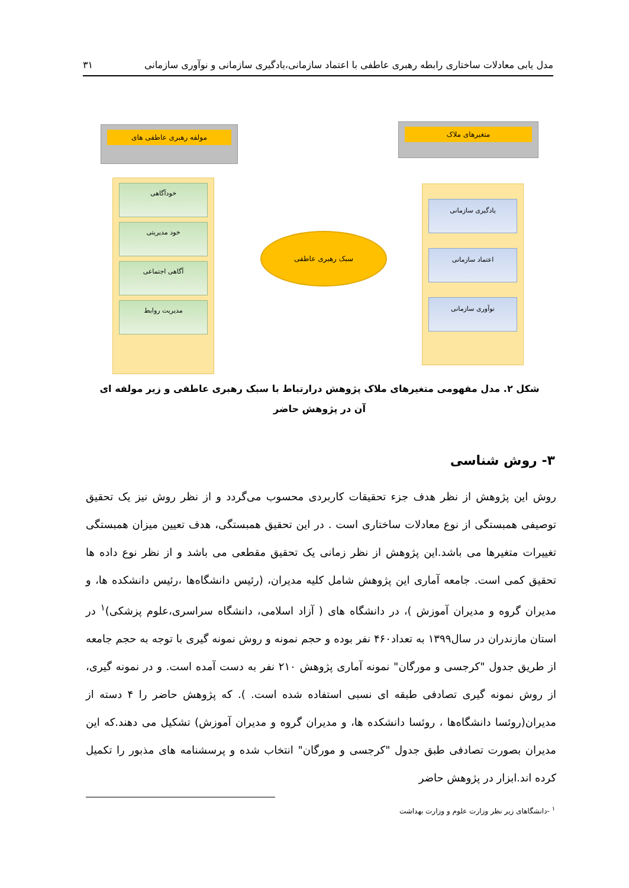مدل یابی معادلات ساختاری رابطه رهبری عاطفی با اعتماد سازمانی،یادگیری سازمانی و نوآوری سازمانی ۳۱
متغیرهای ملاک
یادگیری سازمانی
اعتماد سازمانی
نوآوری سازمانی
سبک رهبری عاطفی
مولفه رهبری عاطفی های
خودآگاهی
خود مدیریتی
آگاهی اجتماعی
مدیریت روابط
شکل ۲. مدل مفهومی متغیرهای ملاک پژوهش درارتباط با سبک رهبری عاطفی و زیر مولفه ای آن در پژوهش حاضر
۳- روش شناسی
روش این پژوهش از نظر هدف جزء تحقیقات کاربردی محسوب می‌گردد و از نظر روش نیز یک تحقیق توصیفی همبستگی از نوع معادلات ساختاری است . در این تحقیق همبستگی، هدف تعیین میزان همبستگی تغییرات متغیرها می باشد.این پژوهش از نظر زمانی یک تحقیق مقطعی می باشد و از نظر نوع داده ها تحقیق کمی است. جامعه آماری این پژوهش شامل کلیه مدیران، (رئیس دانشگاه‌ها ،رئیس دانشکده ها، و مدیران گروه و مدیران آموزش )، در دانشگاه های ( آزاد اسلامی، دانشگاه سراسری،علوم پزشکی)<sup>۱</sup> در استان مازندران در سال۱۳۹۹ به تعداد۴۶۰ نفر بوده و حجم نمونه و روش نمونه گیری با توجه به حجم جامعه از طریق جدول "کرجسی و مورگان" نمونه آماری پژوهش ۲۱۰ نفر به دست آمده است. و در نمونه گیری، از روش نمونه گیری تصادفی طبقه ای نسبی استفاده شده است. ). که پژوهش حاضر را ۴ دسته از مدیران(روئسا دانشگاه‌ها ، روئسا دانشکده ها، و مدیران گروه و مدیران آموزش) تشکیل می دهند.که این مدیران بصورت تصادفی طبق جدول "کرجسی و مورگان" انتخاب شده و پرسشنامه های مذبور را تکمیل کرده اند.ابزار در پژوهش حاضر
<sup>۱</sup> -دانشگاهای زیر نظر وزارت علوم و وزارت بهداشت